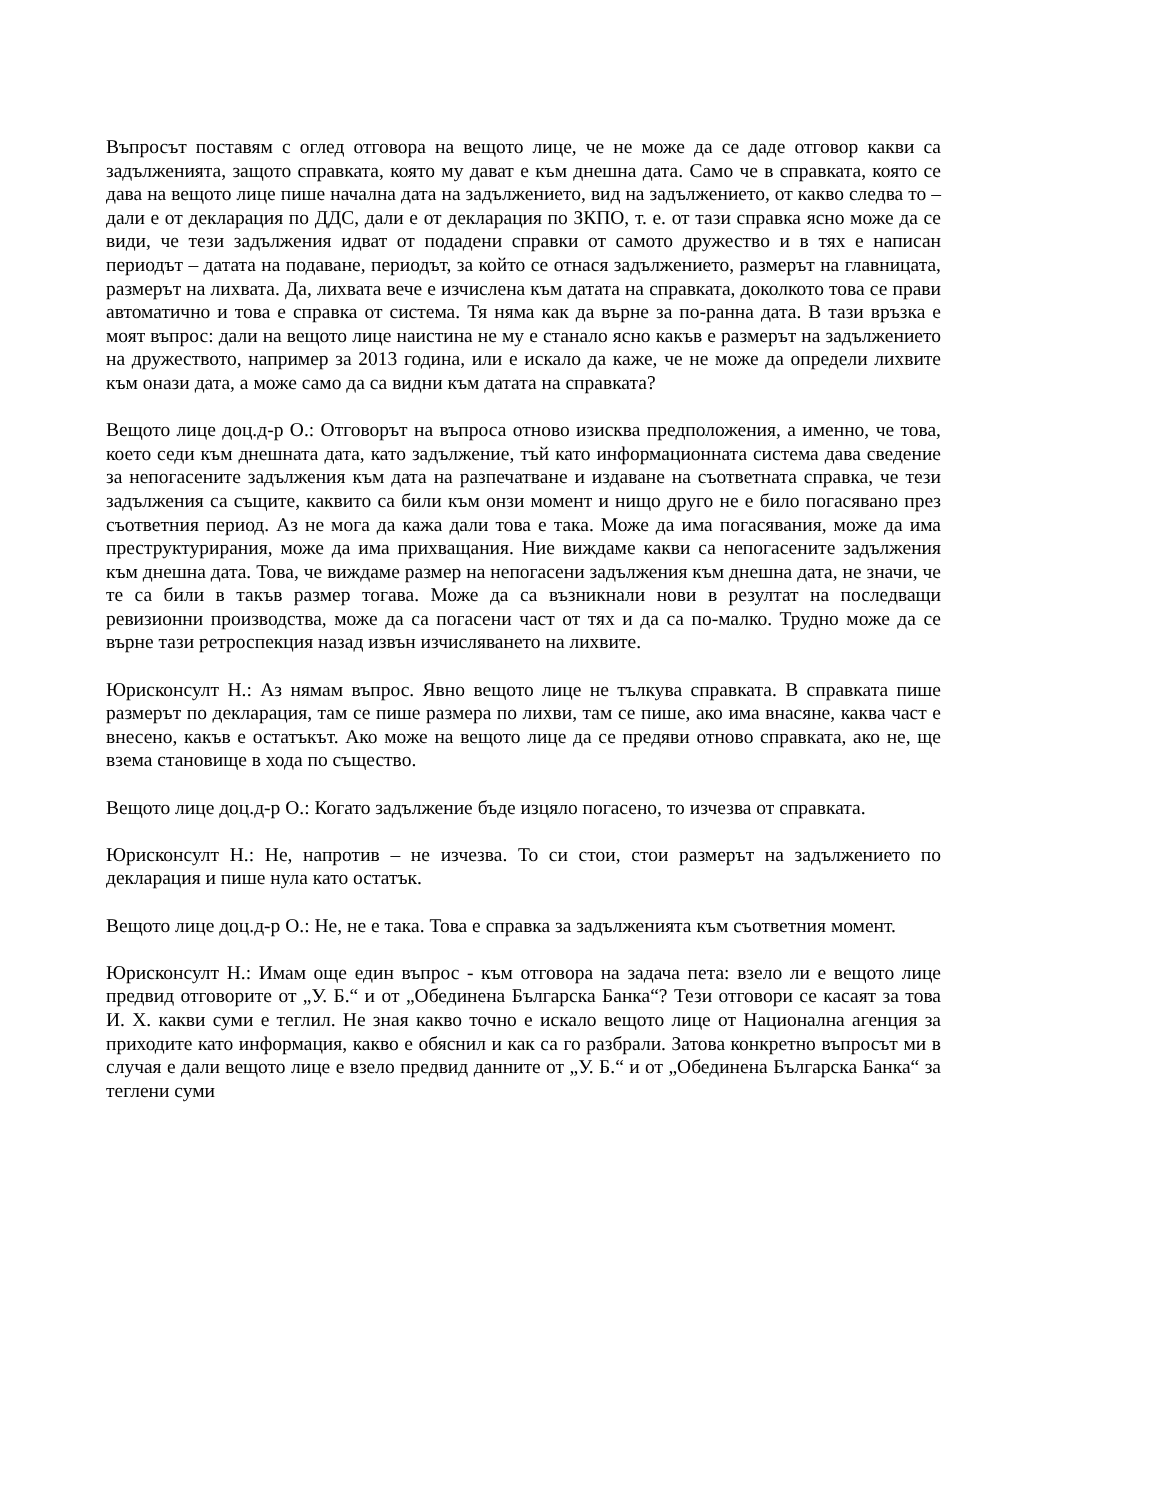Въпросът поставям с оглед отговора на вещото лице, че не може да се даде отговор какви са задълженията, защото справката, която му дават е към днешна дата. Само че в справката, която се дава на вещото лице пише начална дата на задължението, вид на задължението, от какво следва то – дали е от декларация по ДДС, дали е от декларация по ЗКПО, т. е. от тази справка ясно може да се види, че тези задължения идват от подадени справки от самото дружество и в тях е написан периодът – датата на подаване, периодът, за който се отнася задължението, размерът на главницата, размерът на лихвата. Да, лихвата вече е изчислена към датата на справката, доколкото това се прави автоматично и това е справка от система. Тя няма как да върне за по-ранна дата. В тази връзка е моят въпрос: дали на вещото лице наистина не му е станало ясно какъв е размерът на задължението на дружеството, например за 2013 година, или е искало да каже, че не може да определи лихвите към онази дата, а може само да са видни към датата на справката?
Вещото лице доц.д-р О.: Отговорът на въпроса отново изисква предположения, а именно, че това, което седи към днешната дата, като задължение, тъй като информационната система дава сведение за непогасените задължения към дата на разпечатване и издаване на съответната справка, че тези задължения са същите, каквито са били към онзи момент и нищо друго не е било погасявано през съответния период. Аз не мога да кажа дали това е така. Може да има погасявания, може да има преструктурирания, може да има прихващания. Ние виждаме какви са непогасените задължения към днешна дата. Това, че виждаме размер на непогасени задължения към днешна дата, не значи, че те са били в такъв размер тогава. Може да са възникнали нови в резултат на последващи ревизионни производства, може да са погасени част от тях и да са по-малко. Трудно може да се върне тази ретроспекция назад извън изчисляването на лихвите.
Юрисконсулт Н.: Аз нямам въпрос. Явно вещото лице не тълкува справката. В справката пише размерът по декларация, там се пише размера по лихви, там се пише, ако има внасяне, каква част е внесено, какъв е остатъкът. Ако може на вещото лице да се предяви отново справката, ако не, ще взема становище в хода по същество.
Вещото лице доц.д-р О.: Когато задължение бъде изцяло погасено, то изчезва от справката.
Юрисконсулт Н.: Не, напротив – не изчезва. То си стои, стои размерът на задължението по декларация и пише нула като остатък.
Вещото лице доц.д-р О.: Не, не е така. Това е справка за задълженията към съответния момент.
Юрисконсулт Н.: Имам още един въпрос - към отговора на задача пета: взело ли е вещото лице предвид отговорите от „У. Б.“ и от „Обединена Българска Банка“? Тези отговори се касаят за това И. Х. какви суми е теглил. Не зная какво точно е искало вещото лице от Национална агенция за приходите като информация, какво е обяснил и как са го разбрали. Затова конкретно въпросът ми в случая е дали вещото лице е взело предвид данните от „У. Б.“ и от „Обединена Българска Банка“ за теглени суми